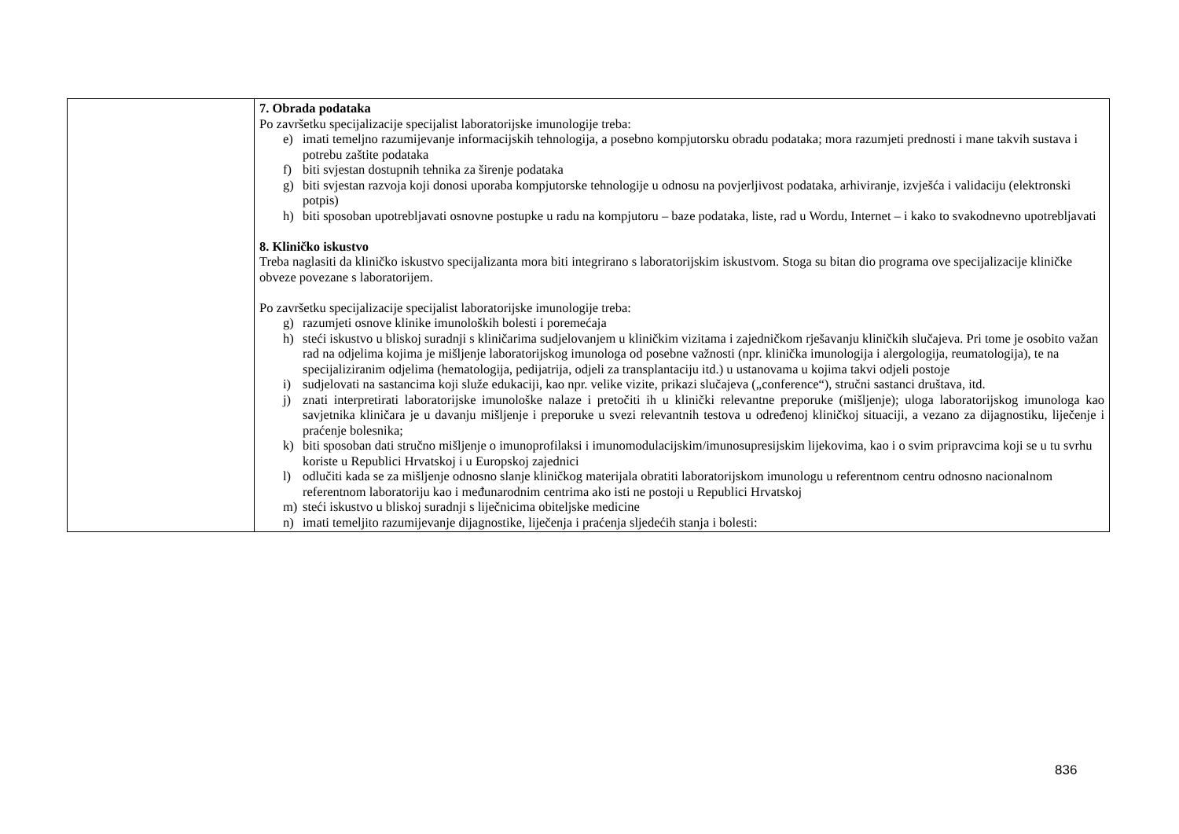| | 7. Obrada podataka Po završetku specijalizacije specijalist laboratorijske imunologije treba: e) imati temeljno razumijevanje informacijskih tehnologija, a posebno kompjutorsku obradu podataka; mora razumjeti prednosti i mane takvih sustava i potrebu zaštite podataka f) biti svjestan dostupnih tehnika za širenje podataka g) biti svjestan razvoja koji donosi uporaba kompjutorske tehnologije u odnosu na povjerljivost podataka, arhiviranje, izvješća i validaciju (elektronski potpis) h) biti sposoban upotrebljavati osnovne postupke u radu na kompjutoru – baze podataka, liste, rad u Wordu, Internet – i kako to svakodnevno upotrebljavati 8. Kliničko iskustvo Treba naglasiti da kliničko iskustvo specijalizanta mora biti integrirano s laboratorijskim iskustvom. Stoga su bitan dio programa ove specijalizacije kliničke obveze povezane s laboratorijem. Po završetku specijalizacije specijalist laboratorijske imunologije treba: g) razumjeti osnove klinike imunoloških bolesti i poremećaja h) steći iskustvo u bliskoj suradnji s kliničarima sudjelovanjem u kliničkim vizitama i zajedničkom rješavanju kliničkih slučajeva. Pri tome je osobito važan rad na odjelima kojima je mišljenje laboratorijskog imunologa od posebne važnosti (npr. klinička imunologija i alergologija, reumatologija), te na specijaliziranim odjelima (hematologija, pedijatrija, odjeli za transplantaciju itd.) u ustanovama u kojima takvi odjeli postoje i) sudjelovati na sastancima koji služe edukaciji, kao npr. velike vizite, prikazi slučajeva („conference“), stručni sastanci društava, itd. j) znati interpretirati laboratorijske imunološke nalaze i pretočiti ih u klinički relevantne preporuke (mišljenje); uloga laboratorijskog imunologa kao savjetnika kliničara je u davanju mišljenje i preporuke u svezi relevantnih testova u određenoj kliničkoj situaciji, a vezano za dijagnostiku, liječenje i praćenje bolesnika; k) biti sposoban dati stručno mišljenje o imunoprofilaksi i imunomodulacijskim/imunosupresijskim lijekovima, kao i o svim pripravcima koji se u tu svrhu koriste u Republici Hrvatskoj i u Europskoj zajednici l) odlučiti kada se za mišljenje odnosno slanje kliničkog materijala obratiti laboratorijskom imunologu u referentnom centru odnosno nacionalnom referentnom laboratoriju kao i međunarodnim centrima ako isti ne postoji u Republici Hrvatskoj m) steći iskustvo u bliskoj suradnji s liječnicima obiteljske medicine n) imati temeljito razumijevanje dijagnostike, liječenja i praćenja sljedećih stanja i bolesti: |
836